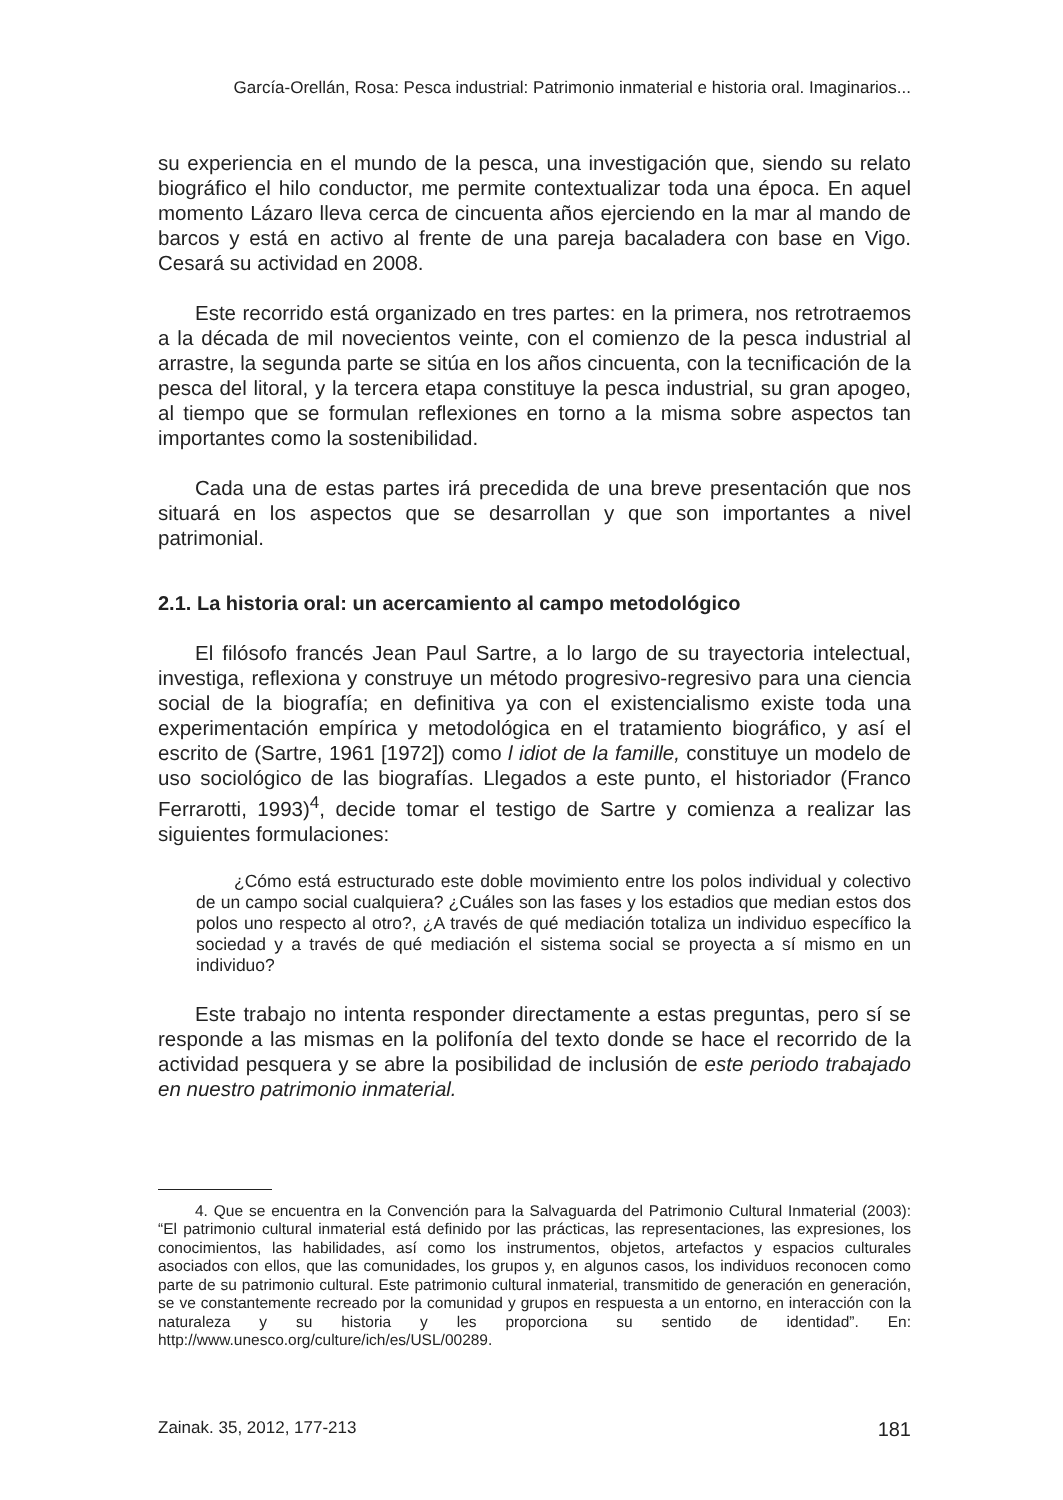García-Orellán, Rosa: Pesca industrial: Patrimonio inmaterial e historia oral. Imaginarios...
su experiencia en el mundo de la pesca, una investigación que, siendo su relato biográfico el hilo conductor, me permite contextualizar toda una época. En aquel momento Lázaro lleva cerca de cincuenta años ejerciendo en la mar al mando de barcos y está en activo al frente de una pareja bacaladera con base en Vigo. Cesará su actividad en 2008.
Este recorrido está organizado en tres partes: en la primera, nos retrotraemos a la década de mil novecientos veinte, con el comienzo de la pesca industrial al arrastre, la segunda parte se sitúa en los años cincuenta, con la tecnificación de la pesca del litoral, y la tercera etapa constituye la pesca industrial, su gran apogeo, al tiempo que se formulan reflexiones en torno a la misma sobre aspectos tan importantes como la sostenibilidad.
Cada una de estas partes irá precedida de una breve presentación que nos situará en los aspectos que se desarrollan y que son importantes a nivel patrimonial.
2.1. La historia oral: un acercamiento al campo metodológico
El filósofo francés Jean Paul Sartre, a lo largo de su trayectoria intelectual, investiga, reflexiona y construye un método progresivo-regresivo para una ciencia social de la biografía; en definitiva ya con el existencialismo existe toda una experimentación empírica y metodológica en el tratamiento biográfico, y así el escrito de (Sartre, 1961 [1972]) como l idiot de la famille, constituye un modelo de uso sociológico de las biografías. Llegados a este punto, el historiador (Franco Ferrarotti, 1993)<sup>4</sup>, decide tomar el testigo de Sartre y comienza a realizar las siguientes formulaciones:
¿Cómo está estructurado este doble movimiento entre los polos individual y colectivo de un campo social cualquiera? ¿Cuáles son las fases y los estadios que median estos dos polos uno respecto al otro?, ¿A través de qué mediación totaliza un individuo específico la sociedad y a través de qué mediación el sistema social se proyecta a sí mismo en un individuo?
Este trabajo no intenta responder directamente a estas preguntas, pero sí se responde a las mismas en la polifonía del texto donde se hace el recorrido de la actividad pesquera y se abre la posibilidad de inclusión de este periodo trabajado en nuestro patrimonio inmaterial.
4. Que se encuentra en la Convención para la Salvaguarda del Patrimonio Cultural Inmaterial (2003): “El patrimonio cultural inmaterial está definido por las prácticas, las representaciones, las expresiones, los conocimientos, las habilidades, así como los instrumentos, objetos, artefactos y espacios culturales asociados con ellos, que las comunidades, los grupos y, en algunos casos, los individuos reconocen como parte de su patrimonio cultural. Este patrimonio cultural inmaterial, transmitido de generación en generación, se ve constantemente recreado por la comunidad y grupos en respuesta a un entorno, en interacción con la naturaleza y su historia y les proporciona su sentido de identidad”. En: http://www.unesco.org/culture/ich/es/USL/00289.
Zainak. 35, 2012, 177-213 181